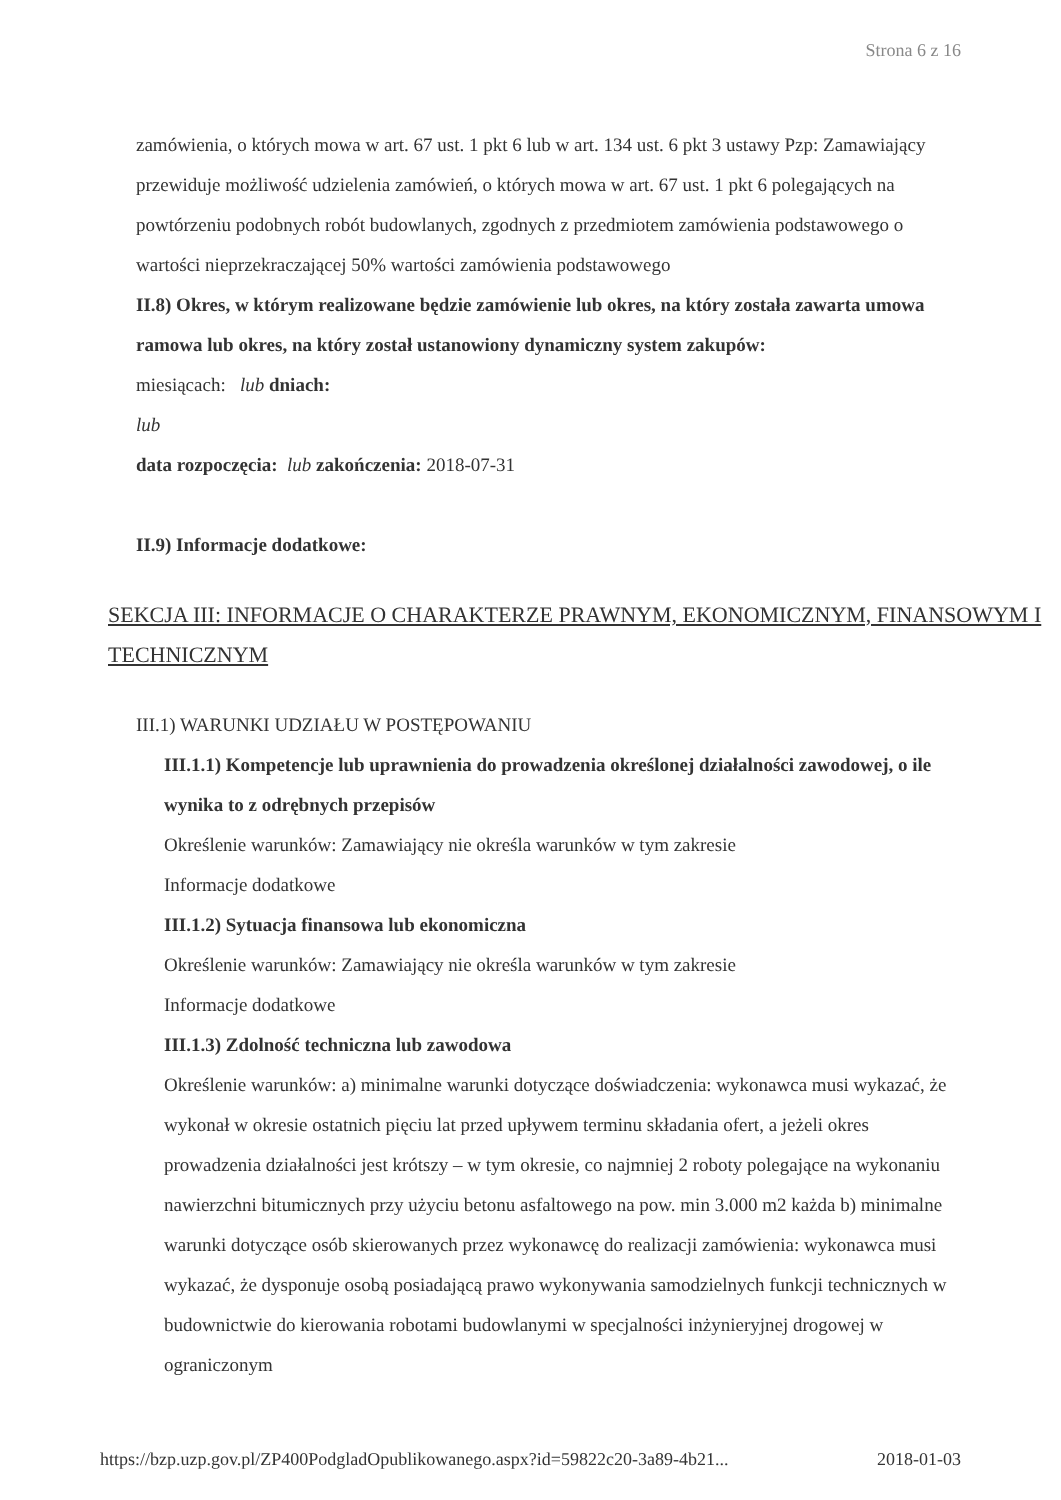Strona 6 z 16
zamówienia, o których mowa w art. 67 ust. 1 pkt 6 lub w art. 134 ust. 6 pkt 3 ustawy Pzp: Zamawiający przewiduje możliwość udzielenia zamówień, o których mowa w art. 67 ust. 1 pkt 6 polegających na powtórzeniu podobnych robót budowlanych, zgodnych z przedmiotem zamówienia podstawowego o wartości nieprzekraczającej 50% wartości zamówienia podstawowego
II.8) Okres, w którym realizowane będzie zamówienie lub okres, na który została zawarta umowa ramowa lub okres, na który został ustanowiony dynamiczny system zakupów:
miesiącach: lub dniach:
lub
data rozpoczęcia: lub zakończenia: 2018-07-31
II.9) Informacje dodatkowe:
SEKCJA III: INFORMACJE O CHARAKTERZE PRAWNYM, EKONOMICZNYM, FINANSOWYM I TECHNICZNYM
III.1) WARUNKI UDZIAŁU W POSTĘPOWANIU
III.1.1) Kompetencje lub uprawnienia do prowadzenia określonej działalności zawodowej, o ile wynika to z odrębnych przepisów
Określenie warunków: Zamawiający nie określa warunków w tym zakresie
Informacje dodatkowe
III.1.2) Sytuacja finansowa lub ekonomiczna
Określenie warunków: Zamawiający nie określa warunków w tym zakresie
Informacje dodatkowe
III.1.3) Zdolność techniczna lub zawodowa
Określenie warunków: a) minimalne warunki dotyczące doświadczenia: wykonawca musi wykazać, że wykonał w okresie ostatnich pięciu lat przed upływem terminu składania ofert, a jeżeli okres prowadzenia działalności jest krótszy – w tym okresie, co najmniej 2 roboty polegające na wykonaniu nawierzchni bitumicznych przy użyciu betonu asfaltowego na pow. min 3.000 m2 każda b) minimalne warunki dotyczące osób skierowanych przez wykonawcę do realizacji zamówienia: wykonawca musi wykazać, że dysponuje osobą posiadającą prawo wykonywania samodzielnych funkcji technicznych w budownictwie do kierowania robotami budowlanymi w specjalności inżynieryjnej drogowej w ograniczonym
https://bzp.uzp.gov.pl/ZP400PodgladOpublikowanego.aspx?id=59822c20-3a89-4b21... 2018-01-03